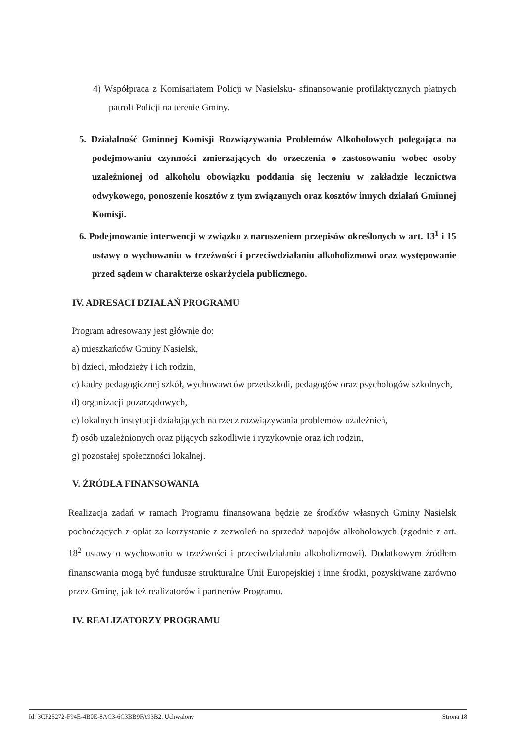4) Współpraca z Komisariatem Policji w Nasielsku- sfinansowanie profilaktycznych płatnych patroli Policji na terenie Gminy.
5. Działalność Gminnej Komisji Rozwiązywania Problemów Alkoholowych polegająca na podejmowaniu czynności zmierzających do orzeczenia o zastosowaniu wobec osoby uzależnionej od alkoholu obowiązku poddania się leczeniu w zakładzie lecznictwa odwykowego, ponoszenie kosztów z tym związanych oraz kosztów innych działań Gminnej Komisji.
6. Podejmowanie interwencji w związku z naruszeniem przepisów określonych w art. 13<sup>1</sup> i 15 ustawy o wychowaniu w trzeźwości i przeciwdziałaniu alkoholizmowi oraz występowanie przed sądem w charakterze oskarżyciela publicznego.
IV. ADRESACI DZIAŁAŃ PROGRAMU
Program adresowany jest głównie do:
a) mieszkańców Gminy Nasielsk,
b) dzieci, młodzieży i ich rodzin,
c) kadry pedagogicznej szkół, wychowawców przedszkoli, pedagogów oraz psychologów szkolnych,
d) organizacji pozarządowych,
e) lokalnych instytucji działających na rzecz rozwiązywania problemów uzależnień,
f) osób uzależnionych oraz pijących szkodliwie i ryzykownie oraz ich rodzin,
g) pozostałej społeczności lokalnej.
V. ŹRÓDŁA FINANSOWANIA
Realizacja zadań w ramach Programu finansowana będzie ze środków własnych Gminy Nasielsk pochodzących z opłat za korzystanie z zezwoleń na sprzedaż napojów alkoholowych (zgodnie z art. 18<sup>2</sup> ustawy o wychowaniu w trzeźwości i przeciwdziałaniu alkoholizmowi). Dodatkowym źródłem finansowania mogą być fundusze strukturalne Unii Europejskiej i inne środki, pozyskiwane zarówno przez Gminę, jak też realizatorów i partnerów Programu.
IV. REALIZATORZY PROGRAMU
Id: 3CF25272-F94E-4B0E-8AC3-6C3BB9FA93B2. Uchwalony Strona 18